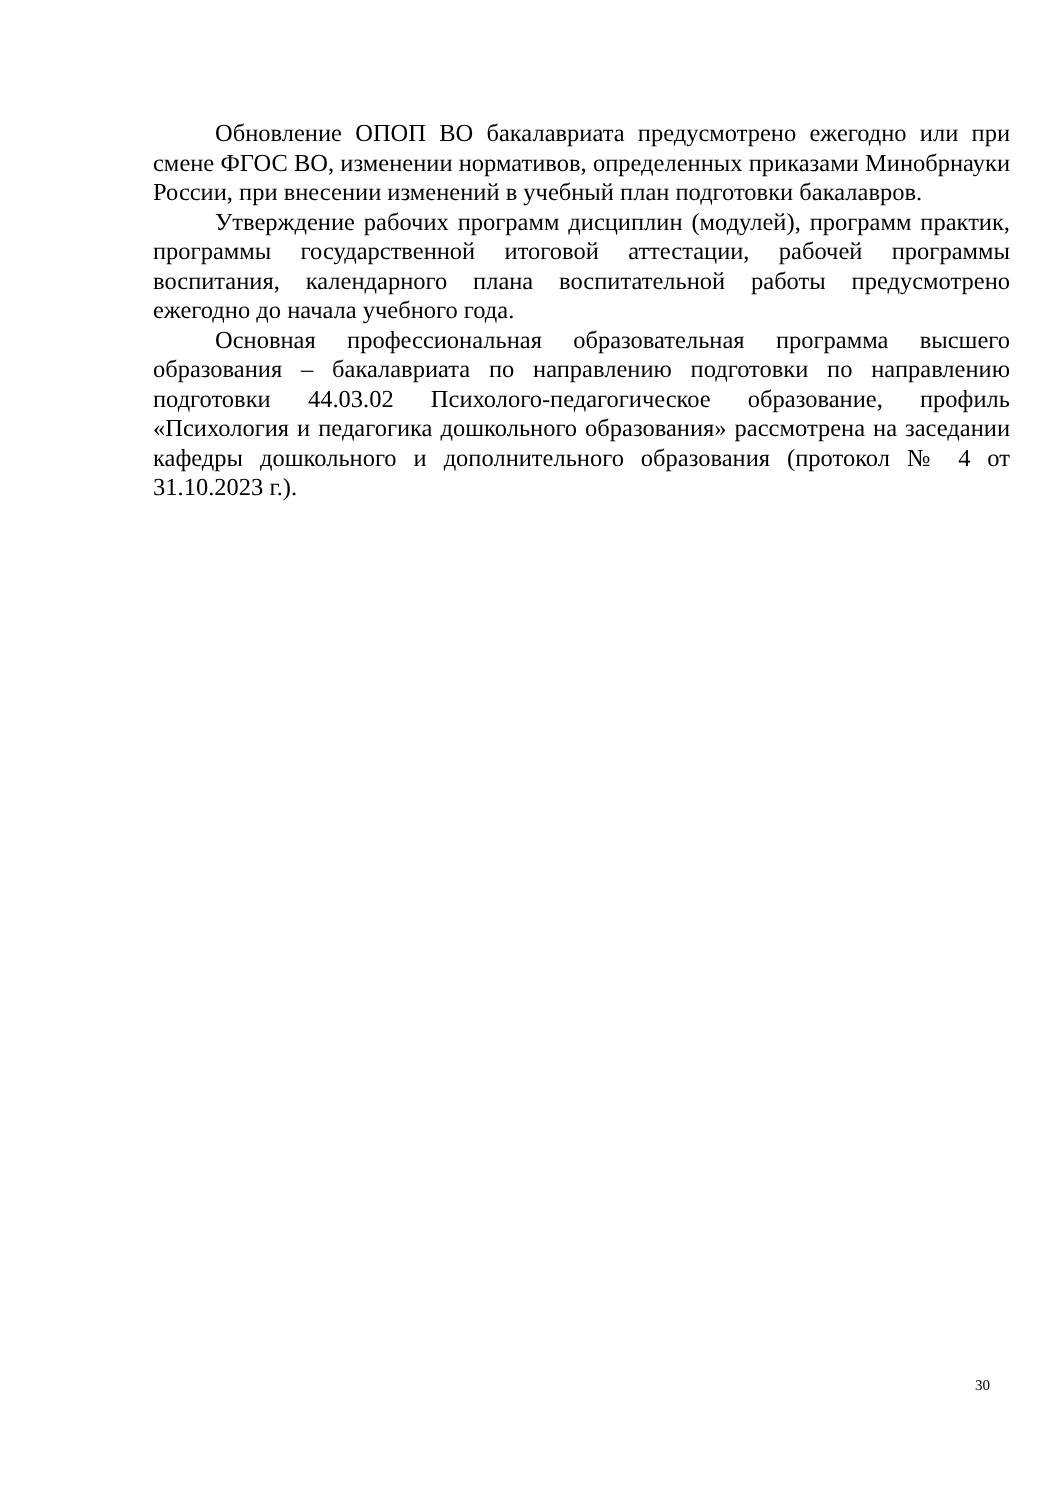Обновление ОПОП ВО бакалавриата предусмотрено ежегодно или при смене ФГОС ВО, изменении нормативов, определенных приказами Минобрнауки России, при внесении изменений в учебный план подготовки бакалавров.
Утверждение рабочих программ дисциплин (модулей), программ практик, программы государственной итоговой аттестации, рабочей программы воспитания, календарного плана воспитательной работы предусмотрено ежегодно до начала учебного года.
Основная профессиональная образовательная программа высшего образования – бакалавриата по направлению подготовки по направлению подготовки 44.03.02 Психолого-педагогическое образование, профиль «Психология и педагогика дошкольного образования» рассмотрена на заседании кафедры дошкольного и дополнительного образования (протокол № 4 от 31.10.2023 г.).
30